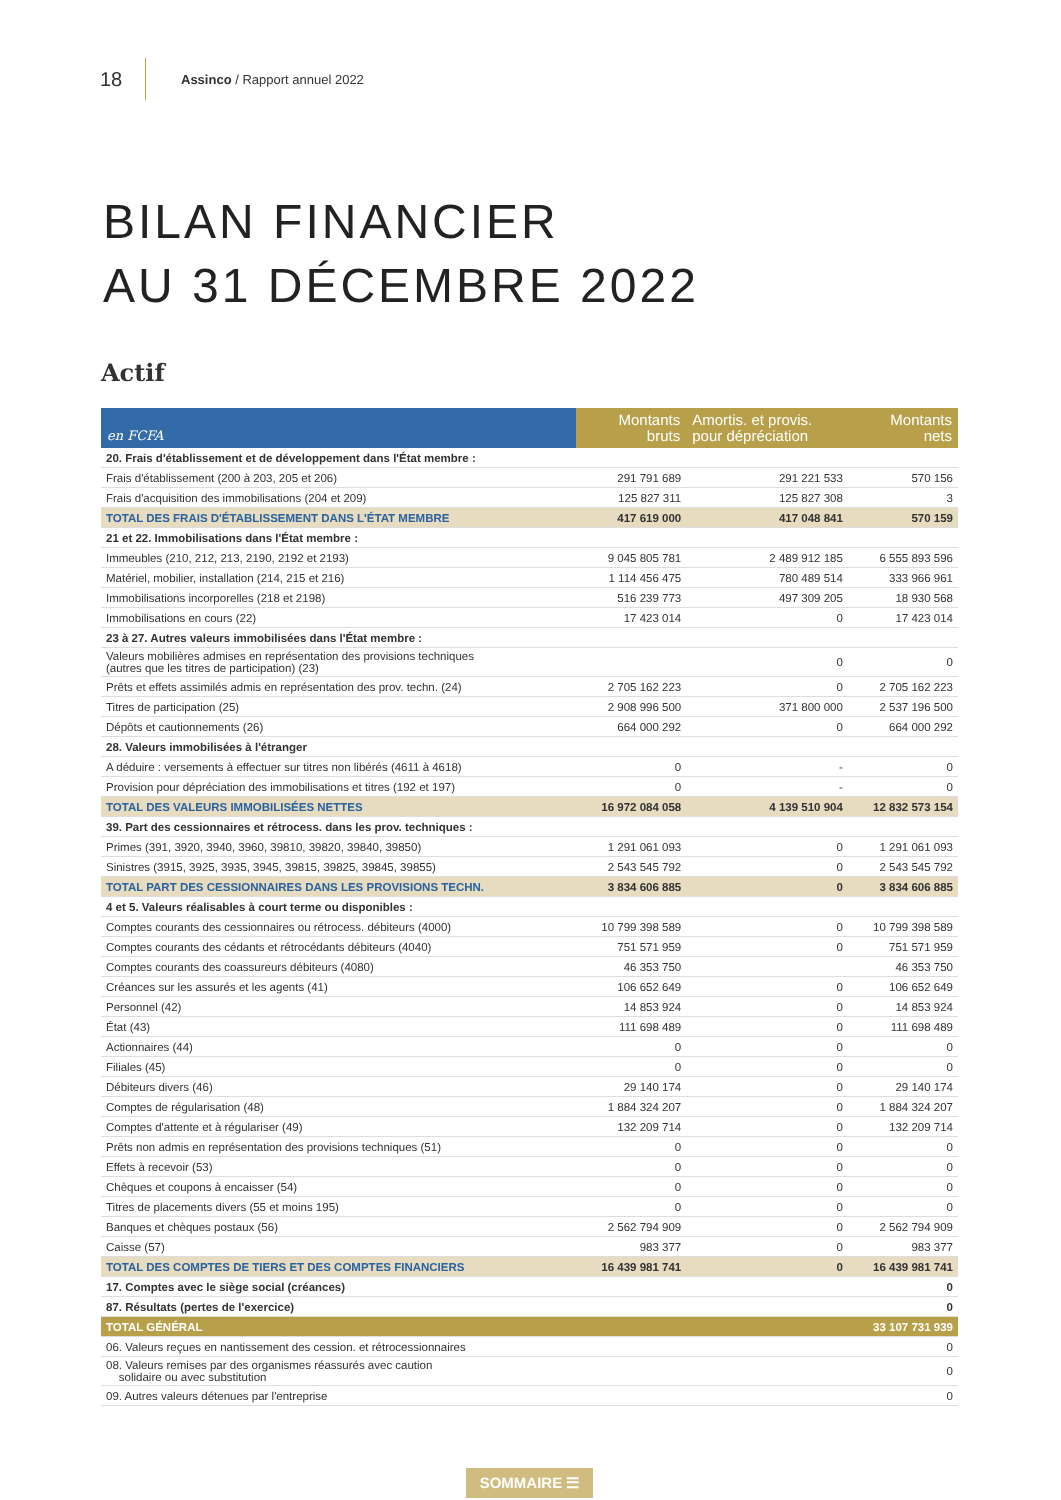18 Assinco / Rapport annuel 2022
BILAN FINANCIER
AU 31 DÉCEMBRE 2022
Actif
| en FCFA | Montants bruts | Amortis. et provis. pour dépréciation | Montants nets |
| --- | --- | --- | --- |
| 20. Frais d'établissement et de développement dans l'État membre : | | | |
| Frais d'établissement (200 à 203, 205 et 206) | 291 791 689 | 291 221 533 | 570 156 |
| Frais d'acquisition des immobilisations (204 et 209) | 125 827 311 | 125 827 308 | 3 |
| TOTAL DES FRAIS D'ÉTABLISSEMENT DANS L'ÉTAT MEMBRE | 417 619 000 | 417 048 841 | 570 159 |
| 21 et 22. Immobilisations dans l'État membre : | | | |
| Immeubles (210, 212, 213, 2190, 2192 et 2193) | 9 045 805 781 | 2 489 912 185 | 6 555 893 596 |
| Matériel, mobilier, installation (214, 215 et 216) | 1 114 456 475 | 780 489 514 | 333 966 961 |
| Immobilisations incorporelles (218 et 2198) | 516 239 773 | 497 309 205 | 18 930 568 |
| Immobilisations en cours (22) | 17 423 014 | 0 | 17 423 014 |
| 23 à 27. Autres valeurs immobilisées dans l'État membre : | | | |
| Valeurs mobilières admises en représentation des provisions techniques (autres que les titres de participation) (23) | | 0 | 0 |
| Prêts et effets assimilés admis en représentation des prov. techn. (24) | 2 705 162 223 | 0 | 2 705 162 223 |
| Titres de participation (25) | 2 908 996 500 | 371 800 000 | 2 537 196 500 |
| Dépôts et cautionnements (26) | 664 000 292 | 0 | 664 000 292 |
| 28. Valeurs immobilisées à l'étranger | | | |
| A déduire : versements à effectuer sur titres non libérés (4611 à 4618) | 0 | - | 0 |
| Provision pour dépréciation des immobilisations et titres (192 et 197) | 0 | - | 0 |
| TOTAL DES VALEURS IMMOBILISÉES NETTES | 16 972 084 058 | 4 139 510 904 | 12 832 573 154 |
| 39. Part des cessionnaires et rétrocess. dans les prov. techniques : | | | |
| Primes (391, 3920, 3940, 3960, 39810, 39820, 39840, 39850) | 1 291 061 093 | 0 | 1 291 061 093 |
| Sinistres (3915, 3925, 3935, 3945, 39815, 39825, 39845, 39855) | 2 543 545 792 | 0 | 2 543 545 792 |
| TOTAL PART DES CESSIONNAIRES DANS LES PROVISIONS TECHN. | 3 834 606 885 | 0 | 3 834 606 885 |
| 4 et 5. Valeurs réalisables à court terme ou disponibles : | | | |
| Comptes courants des cessionnaires ou rétrocess. débiteurs (4000) | 10 799 398 589 | 0 | 10 799 398 589 |
| Comptes courants des cédants et rétrocédants débiteurs (4040) | 751 571 959 | 0 | 751 571 959 |
| Comptes courants des coassureurs débiteurs (4080) | 46 353 750 | | 46 353 750 |
| Créances sur les assurés et les agents (41) | 106 652 649 | 0 | 106 652 649 |
| Personnel (42) | 14 853 924 | 0 | 14 853 924 |
| État (43) | 111 698 489 | 0 | 111 698 489 |
| Actionnaires (44) | 0 | 0 | 0 |
| Filiales (45) | 0 | 0 | 0 |
| Débiteurs divers (46) | 29 140 174 | 0 | 29 140 174 |
| Comptes de régularisation (48) | 1 884 324 207 | 0 | 1 884 324 207 |
| Comptes d'attente et à régulariser (49) | 132 209 714 | 0 | 132 209 714 |
| Prêts non admis en représentation des provisions techniques (51) | 0 | 0 | 0 |
| Effets à recevoir (53) | 0 | 0 | 0 |
| Chèques et coupons à encaisser (54) | 0 | 0 | 0 |
| Titres de placements divers (55 et moins 195) | 0 | 0 | 0 |
| Banques et chèques postaux (56) | 2 562 794 909 | 0 | 2 562 794 909 |
| Caisse (57) | 983 377 | 0 | 983 377 |
| TOTAL DES COMPTES DE TIERS ET DES COMPTES FINANCIERS | 16 439 981 741 | 0 | 16 439 981 741 |
| 17. Comptes avec le siège social (créances) | | | 0 |
| 87. Résultats (pertes de l'exercice) | | | 0 |
| TOTAL GÉNÉRAL | | | 33 107 731 939 |
| 06. Valeurs reçues en nantissement des cession. et rétrocessionnaires | | | 0 |
| 08. Valeurs remises par des organismes réassurés avec caution solidaire ou avec substitution | | | 0 |
| 09. Autres valeurs détenues par l'entreprise | | | 0 |
SOMMAIRE ☰